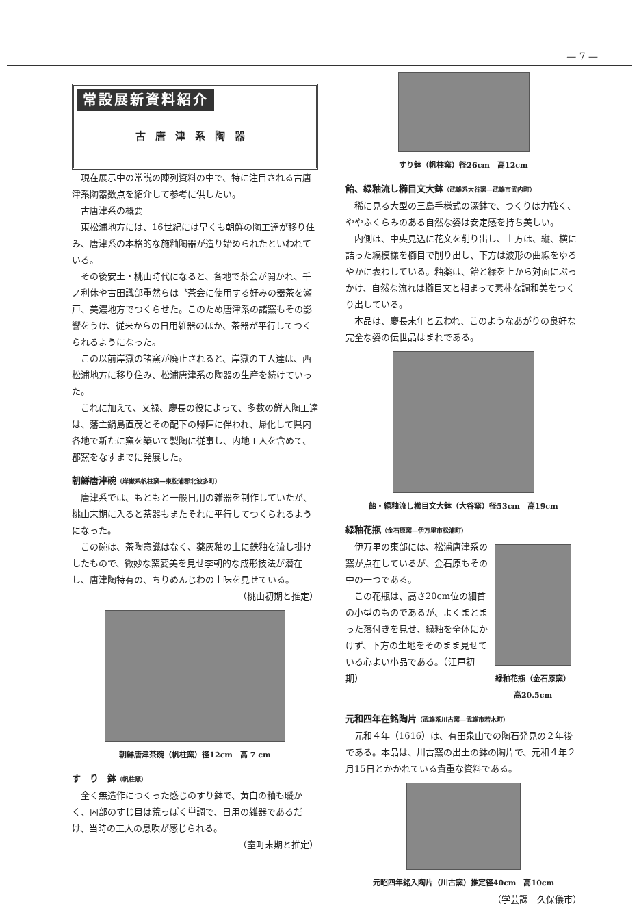— 7 —
常設展新資料紹介
古唐津系陶器
現在展示中の常説の陳列資料の中で、特に注目される古唐津系陶器数点を紹介して参考に供したい。
古唐津系の概要
東松浦地方には、16世紀には早くも朝鮮の陶工達が移り住み、唐津系の本格的な施釉陶器が造り始められたといわれている。
その後安土・桃山時代になると、各地で茶会が開かれ、千ノ利休や古田識部重然らは〝茶会に使用する好みの器茶を瀬戸、美濃地方でつくらせた。このため唐津系の諸窯もその影響をうけ、従来からの日用雑器のほか、茶器が平行してつくられるようになった。
この以前岸獄の諸窯が廃止されると、岸獄の工人達は、西松浦地方に移り住み、松浦唐津系の陶器の生産を続けていった。
これに加えて、文禄、慶長の役によって、多数の鮮人陶工達は、藩主鍋島直茂とその配下の帰陣に伴われ、帰化して県内各地で新たに窯を築いて製陶に従事し、内地工人を含めて、郡窯をなすまでに発展した。
朝鮮唐津碗（岸嶽系帆柱窯—東松浦郡北波多町）
唐津系では、もともと一般日用の雑器を制作していたが、桃山末期に入ると茶器もまたそれに平行してつくられるようになった。
この碗は、茶陶意識はなく、薬灰釉の上に鉄釉を流し掛けしたもので、微妙な窯変美を見せ李朝的な成形技法が潜在し、唐津陶特有の、ちりめんじわの土味を見せている。
（桃山初期と推定）
朝鮮唐津茶碗（帆柱窯）径12cm　高 7 cm
す　り　鉢（帆柱窯）
全く無造作につくった感じのすり鉢で、黄白の釉も暖かく、内部のすじ目は荒っぽく単調で、日用の雑器であるだけ、当時の工人の息吹が感じられる。
（室町末期と推定）
すり鉢（帆柱窯）径26cm　高12cm
飴、緑釉流し櫛目文大鉢（武雄系大谷窯—武雄市武内町）
稀に見る大型の三島手様式の深鉢で、つくりは力強く、ややふくらみのある自然な姿は安定感を持ち美しい。
内側は、中央見込に花文を削り出し、上方は、縦、横に詰った縞模様を櫛目で削り出し、下方は波形の曲線をゆるやかに表わしている。釉薬は、飴と緑を上から対面にぶっかけ、自然な流れは櫛目文と相まって素朴な調和美をつくり出している。
本品は、慶長末年と云われ、このようなあがりの良好な完全な姿の伝世品はまれである。
飴・緑釉流し櫛目文大鉢（大谷窯）径53cm　高19cm
緑釉花瓶（金石原窯—伊万里市松浦町）
伊万里の東部には、松浦唐津系の窯が点在しているが、金石原もその中の一つである。
この花瓶は、高さ20cm位の細首の小型のものであるが、よくまとまった落付きを見せ、緑釉を全体にかけず、下方の生地をそのまま見せている心よい小品である。（江戸初期）
緑釉花瓶（金石原窯）
高20.5cm
元和四年在銘陶片（武雄系川古窯—武雄市若木町）
元和４年（1616）は、有田泉山での陶石発見の２年後である。本品は、川古窯の出土の鉢の陶片で、元和４年２月15日とかかれている貴重な資料である。
元昭四年銘入陶片（川古窯）推定径40cm　高10cm
（学芸課　久保儀市）